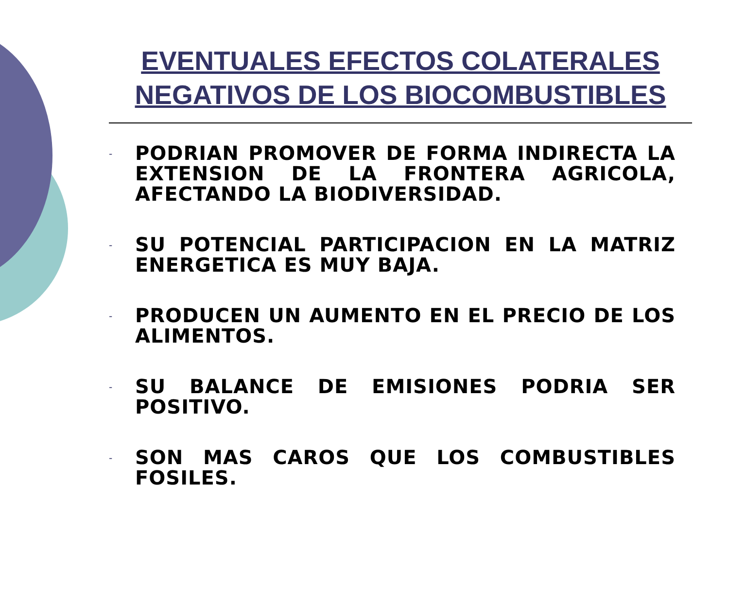EVENTUALES EFECTOS COLATERALES NEGATIVOS DE LOS BIOCOMBUSTIBLES
- PODRIAN PROMOVER DE FORMA INDIRECTA LA EXTENSION DE LA FRONTERA AGRICOLA, AFECTANDO LA BIODIVERSIDAD.
- SU POTENCIAL PARTICIPACION EN LA MATRIZ ENERGETICA ES MUY BAJA.
- PRODUCEN UN AUMENTO EN EL PRECIO DE LOS ALIMENTOS.
- SU BALANCE DE EMISIONES PODRIA SER POSITIVO.
- SON MAS CAROS QUE LOS COMBUSTIBLES FOSILES.